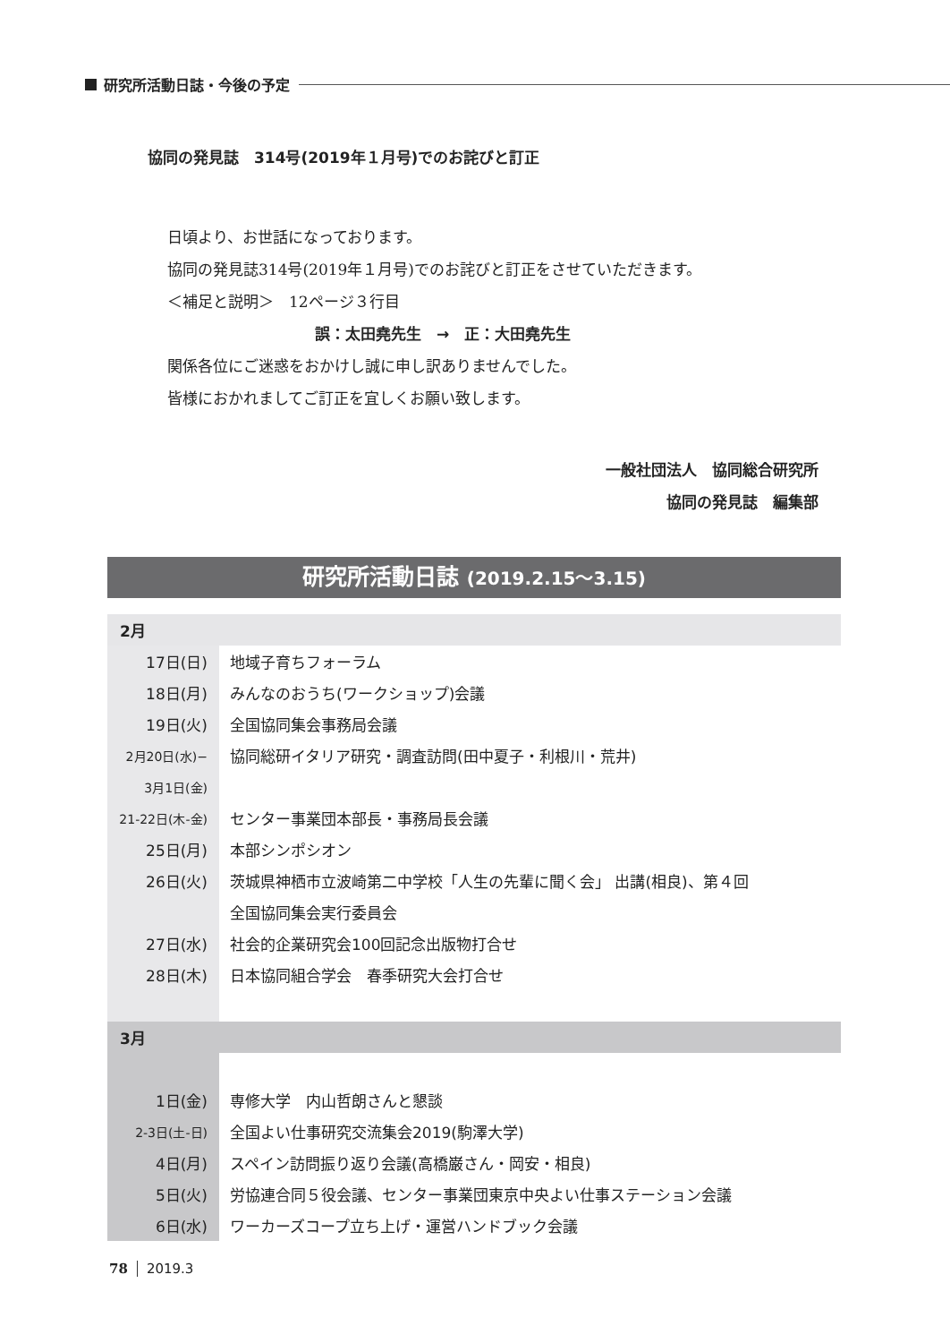研究所活動日誌・今後の予定
協同の発見誌　314号(2019年１月号)でのお詫びと訂正
日頃より、お世話になっております。
協同の発見誌314号(2019年１月号)でのお詫びと訂正をさせていただきます。
＜補足と説明＞　12ページ３行目
誤：太田堯先生　→　正：大田堯先生
関係各位にご迷惑をおかけし誠に申し訳ありませんでした。
皆様におかれましてご訂正を宜しくお願い致します。
一般社団法人　協同総合研究所
協同の発見誌　編集部
研究所活動日誌 (2019.2.15〜3.15)
| 2月 | |
| 17日(日) | 地域子育ちフォーラム |
| 18日(月) | みんなのおうち(ワークショップ)会議 |
| 19日(火) | 全国協同集会事務局会議 |
| 2月20日(水)− | 協同総研イタリア研究・調査訪問(田中夏子・利根川・荒井) |
| 3月1日(金) | |
| 21-22日(木-金) | センター事業団本部長・事務局長会議 |
| 25日(月) | 本部シンポシオン |
| 26日(火) | 茨城県神栖市立波崎第二中学校「人生の先輩に聞く会」 出講(相良)、第４回 |
| | 全国協同集会実行委員会 |
| 27日(水) | 社会的企業研究会100回記念出版物打合せ |
| 28日(木) | 日本協同組合学会 春季研究大会打合せ |
| 3月 | |
| 1日(金) | 専修大学 内山哲朗さんと懇談 |
| 2-3日(土-日) | 全国よい仕事研究交流集会2019(駒澤大学) |
| 4日(月) | スペイン訪問振り返り会議(高橋巌さん・岡安・相良) |
| 5日(火) | 労協連合同５役会議、センター事業団東京中央よい仕事ステーション会議 |
| 6日(水) | ワーカーズコープ立ち上げ・運営ハンドブック会議 |
78 2019.3